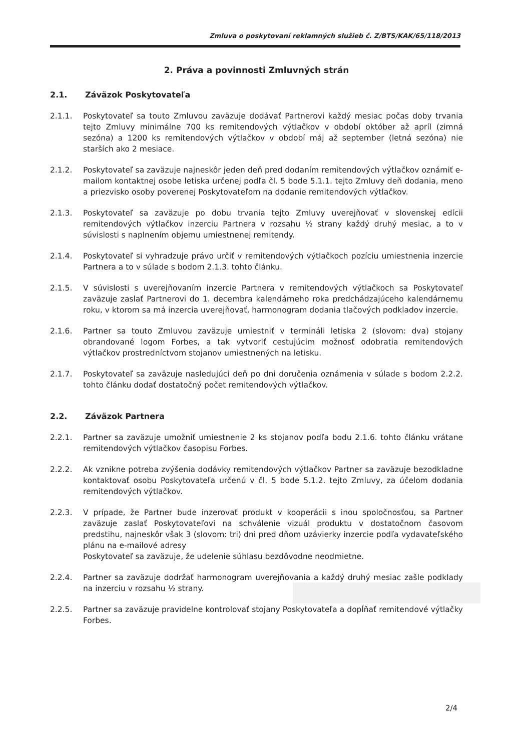Zmluva o poskytovaní reklamných služieb č. Z/BTS/KAK/65/118/2013
2. Práva a povinnosti Zmluvných strán
2.1. Záväzok Poskytovateľa
2.1.1. Poskytovateľ sa touto Zmluvou zaväzuje dodávať Partnerovi každý mesiac počas doby trvania tejto Zmluvy minimálne 700 ks remitendových výtlačkov v období október až apríl (zimná sezóna) a 1200 ks remitendových výtlačkov v období máj až september (letná sezóna) nie starších ako 2 mesiace.
2.1.2. Poskytovateľ sa zaväzuje najneskôr jeden deň pred dodaním remitendových výtlačkov oznámiť e-mailom kontaktnej osobe letiska určenej podľa čl. 5 bode 5.1.1. tejto Zmluvy deň dodania, meno a priezvisko osoby poverenej Poskytovateľom na dodanie remitendových výtlačkov.
2.1.3. Poskytovateľ sa zaväzuje po dobu trvania tejto Zmluvy uverejňovať v slovenskej edícii remitendových výtlačkov inzerciu Partnera v rozsahu ½ strany každý druhý mesiac, a to v súvislosti s naplnením objemu umiestnenej remitendy.
2.1.4. Poskytovateľ si vyhradzuje právo určiť v remitendových výtlačkoch pozíciu umiestnenia inzercie Partnera a to v súlade s bodom 2.1.3. tohto článku.
2.1.5. V súvislosti s uverejňovaním inzercie Partnera v remitendových výtlačkoch sa Poskytovateľ zaväzuje zaslať Partnerovi do 1. decembra kalendárneho roka predchádzajúceho kalendárnemu roku, v ktorom sa má inzercia uverejňovať, harmonogram dodania tlačových podkladov inzercie.
2.1.6. Partner sa touto Zmluvou zaväzuje umiestniť v termináli letiska 2 (slovom: dva) stojany obrandované logom Forbes, a tak vytvoriť cestujúcim možnosť odobratia remitendových výtlačkov prostredníctvom stojanov umiestnených na letisku.
2.1.7. Poskytovateľ sa zaväzuje nasledujúci deň po dni doručenia oznámenia v súlade s bodom 2.2.2. tohto článku dodať dostatočný počet remitendových výtlačkov.
2.2. Záväzok Partnera
2.2.1. Partner sa zaväzuje umožniť umiestnenie 2 ks stojanov podľa bodu 2.1.6. tohto článku vrátane remitendových výtlačkov časopisu Forbes.
2.2.2. Ak vznikne potreba zvýšenia dodávky remitendových výtlačkov Partner sa zaväzuje bezodkladne kontaktovať osobu Poskytovateľa určenú v čl. 5 bode 5.1.2. tejto Zmluvy, za účelom dodania remitendových výtlačkov.
2.2.3. V prípade, že Partner bude inzerovať produkt v kooperácii s inou spoločnosťou, sa Partner zaväzuje zaslať Poskytovateľovi na schválenie vizuál produktu v dostatočnom časovom predstihu, najneskôr však 3 (slovom: tri) dni pred dňom uzávierky inzercie podľa vydavateľského plánu na e-mailové adresy
Poskytovateľ sa zaväzuje, že udelenie súhlasu bezdôvodne neodmietne.
2.2.4. Partner sa zaväzuje dodržať harmonogram uverejňovania a každý druhý mesiac zašle podklady na inzerciu v rozsahu ½ strany.
2.2.5. Partner sa zaväzuje pravidelne kontrolovať stojany Poskytovateľa a dopĺňať remitendové výtlačky Forbes.
2/4